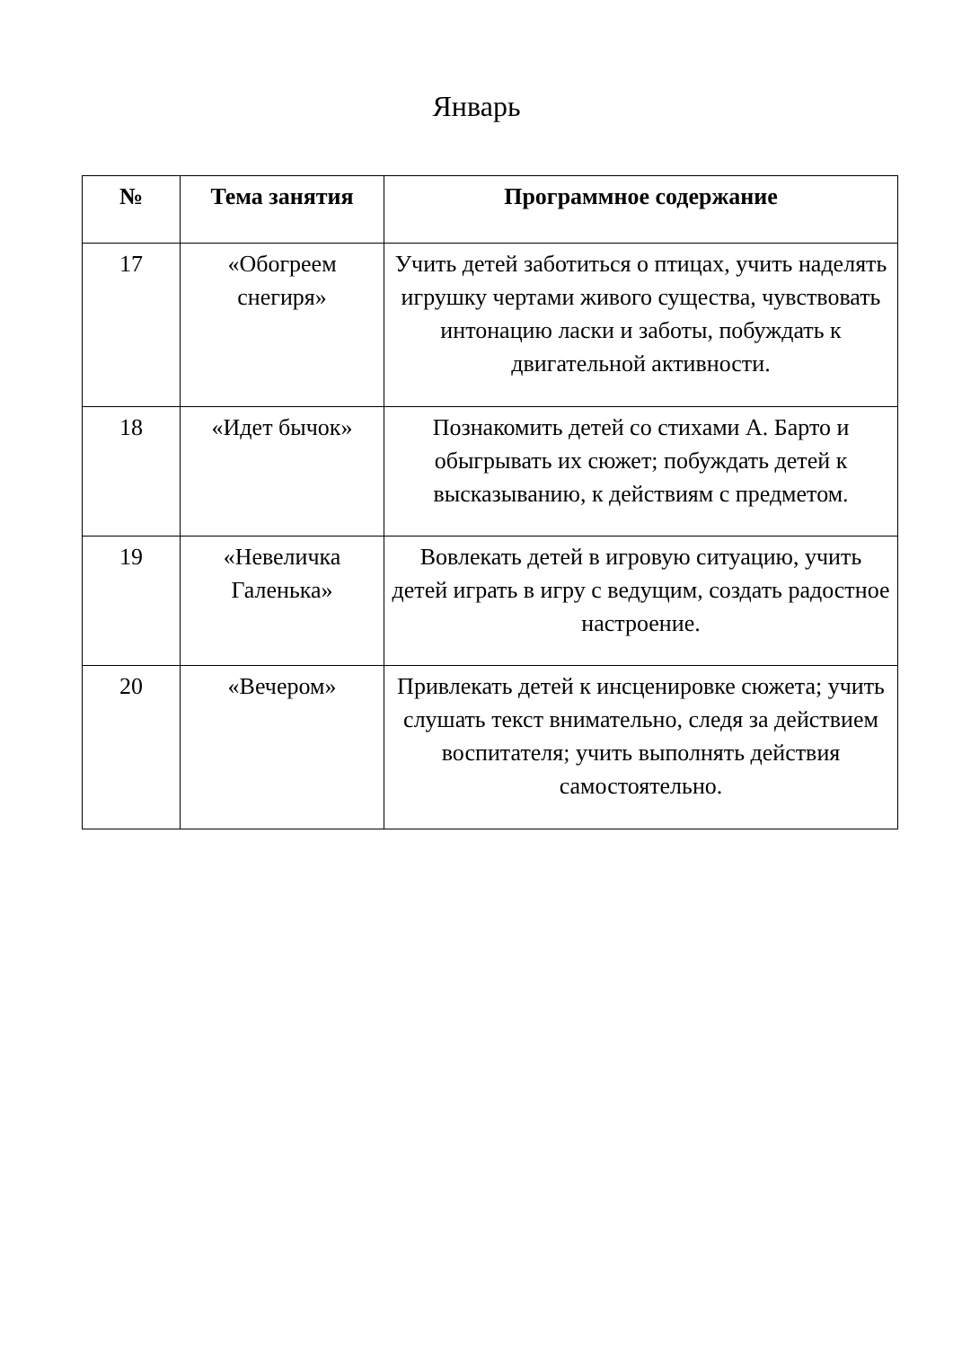Январь
| № | Тема занятия | Программное содержание |
| --- | --- | --- |
| 17 | «Обогреем снегиря» | Учить детей заботиться о птицах, учить наделять игрушку чертами живого существа, чувствовать интонацию ласки и заботы, побуждать к двигательной активности. |
| 18 | «Идет бычок» | Познакомить детей со стихами А. Барто и обыгрывать их сюжет; побуждать детей к высказыванию, к действиям с предметом. |
| 19 | «Невеличка Галенька» | Вовлекать детей в игровую ситуацию, учить детей играть в игру с ведущим, создать радостное настроение. |
| 20 | «Вечером» | Привлекать детей к инсценировке сюжета; учить слушать текст внимательно, следя за действием воспитателя; учить выполнять действия самостоятельно. |